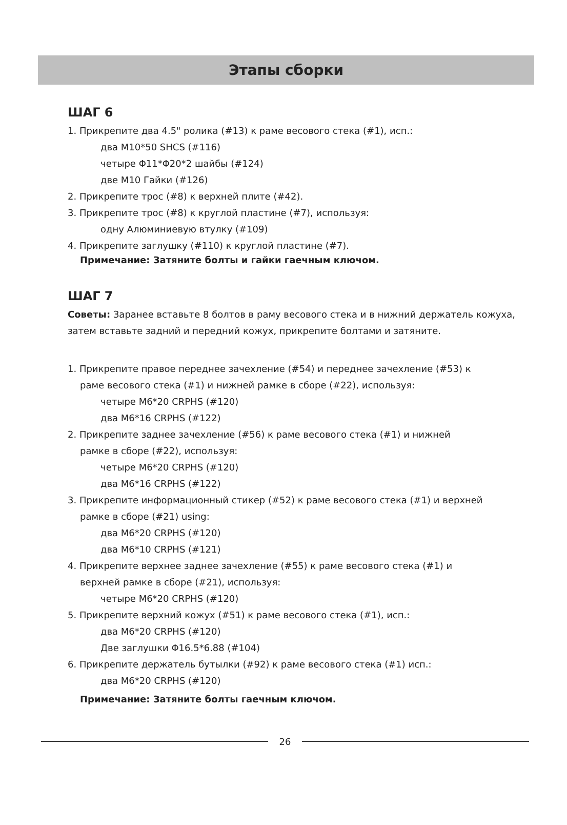Этапы сборки
ШАГ 6
1. Прикрепите два 4.5" ролика (#13) к раме весового стека (#1), исп.:
два M10*50 SHCS (#116)
четыре Φ11*Φ20*2 шайбы (#124)
две M10 Гайки (#126)
2. Прикрепите трос (#8) к верхней плите (#42).
3. Прикрепите трос (#8) к круглой пластине (#7), используя:
одну Алюминиевую втулку (#109)
4. Прикрепите заглушку (#110) к круглой пластине (#7).
Примечание: Затяните болты и гайки гаечным ключом.
ШАГ 7
Советы: Заранее вставьте 8 болтов в раму весового стека и в нижний держатель кожуха, затем вставьте задний и передний кожух, прикрепите болтами и затяните.
1. Прикрепите правое переднее зачехление (#54) и переднее зачехление (#53) к
раме весового стека (#1) и нижней рамке в сборе (#22), используя:
четыре M6*20 CRPHS (#120)
два M6*16 CRPHS (#122)
2. Прикрепите заднее зачехление (#56) к раме весового стека (#1) и нижней
рамке в сборе (#22), используя:
четыре M6*20 CRPHS (#120)
два M6*16 CRPHS (#122)
3. Прикрепите информационный стикер (#52) к раме весового стека (#1) и верхней
рамке в сборе (#21) using:
два M6*20 CRPHS (#120)
два M6*10 CRPHS (#121)
4. Прикрепите верхнее заднее зачехление (#55) к раме весового стека (#1) и
верхней рамке в сборе (#21), используя:
четыре M6*20 CRPHS (#120)
5. Прикрепите верхний кожух (#51) к раме весового стека (#1), исп.:
два M6*20 CRPHS (#120)
Две заглушки Φ16.5*6.88 (#104)
6. Прикрепите держатель бутылки (#92) к раме весового стека (#1) исп.:
два M6*20 CRPHS (#120)
Примечание: Затяните болты гаечным ключом.
26